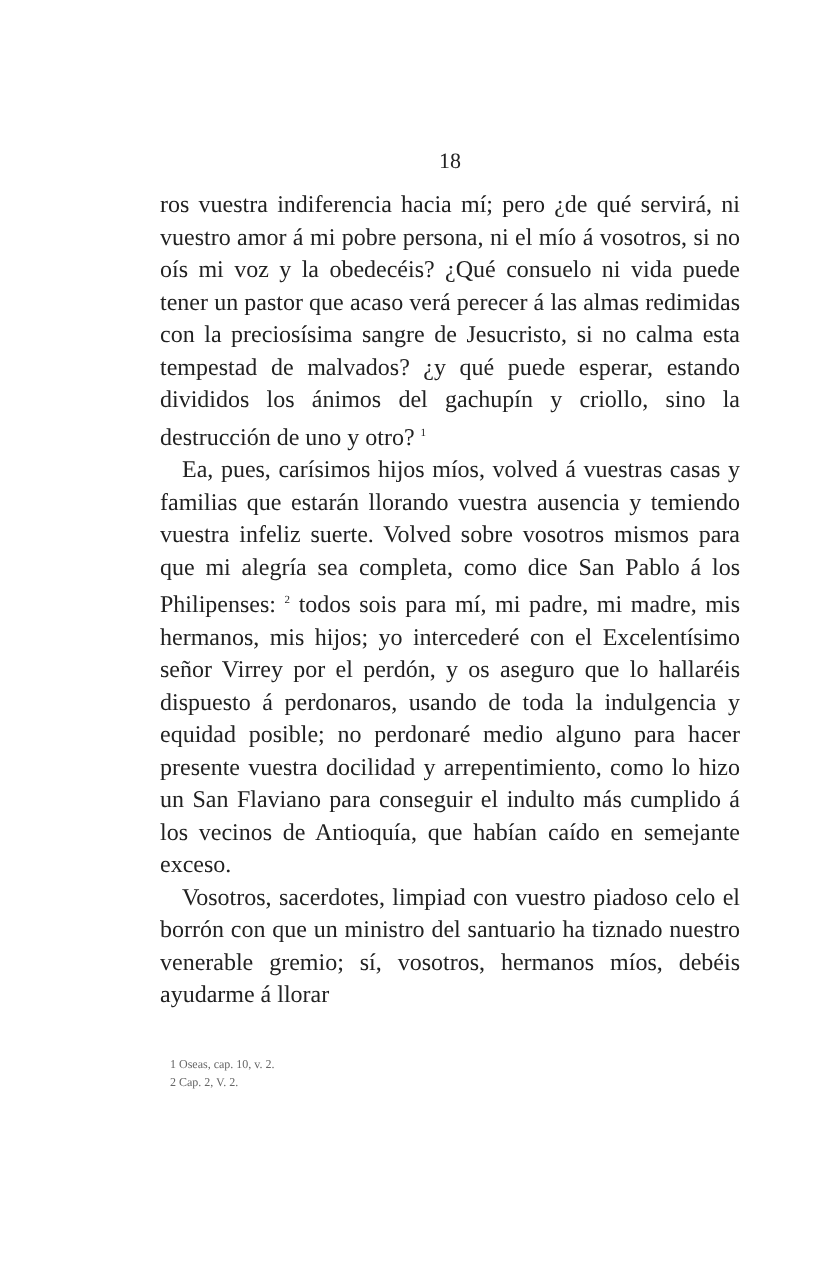18
ros vuestra indiferencia hacia mí; pero ¿de qué servirá, ni vuestro amor á mi pobre persona, ni el mío á vosotros, si no oís mi voz y la obedecéis? ¿Qué consuelo ni vida puede tener un pastor que acaso verá perecer á las almas redimidas con la preciosísima sangre de Jesucristo, si no calma esta tempestad de malvados? ¿y qué puede esperar, estando divididos los ánimos del gachupín y criollo, sino la destrucción de uno y otro? <sup>1</sup>
Ea, pues, carísimos hijos míos, volved á vuestras casas y familias que estarán llorando vuestra ausencia y temiendo vuestra infeliz suerte. Volved sobre vosotros mismos para que mi alegría sea completa, como dice San Pablo á los Philipenses: <sup>2</sup> todos sois para mí, mi padre, mi madre, mis hermanos, mis hijos; yo intercederé con el Excelentísimo señor Virrey por el perdón, y os aseguro que lo hallaréis dispuesto á perdonaros, usando de toda la indulgencia y equidad posible; no perdonaré medio alguno para hacer presente vuestra docilidad y arrepentimiento, como lo hizo un San Flaviano para conseguir el indulto más cumplido á los vecinos de Antioquía, que habían caído en semejante exceso.
Vosotros, sacerdotes, limpiad con vuestro piadoso celo el borrón con que un ministro del santuario ha tiznado nuestro venerable gremio; sí, vosotros, hermanos míos, debéis ayudarme á llorar
1 Oseas, cap. 10, v. 2.
2 Cap. 2, V. 2.